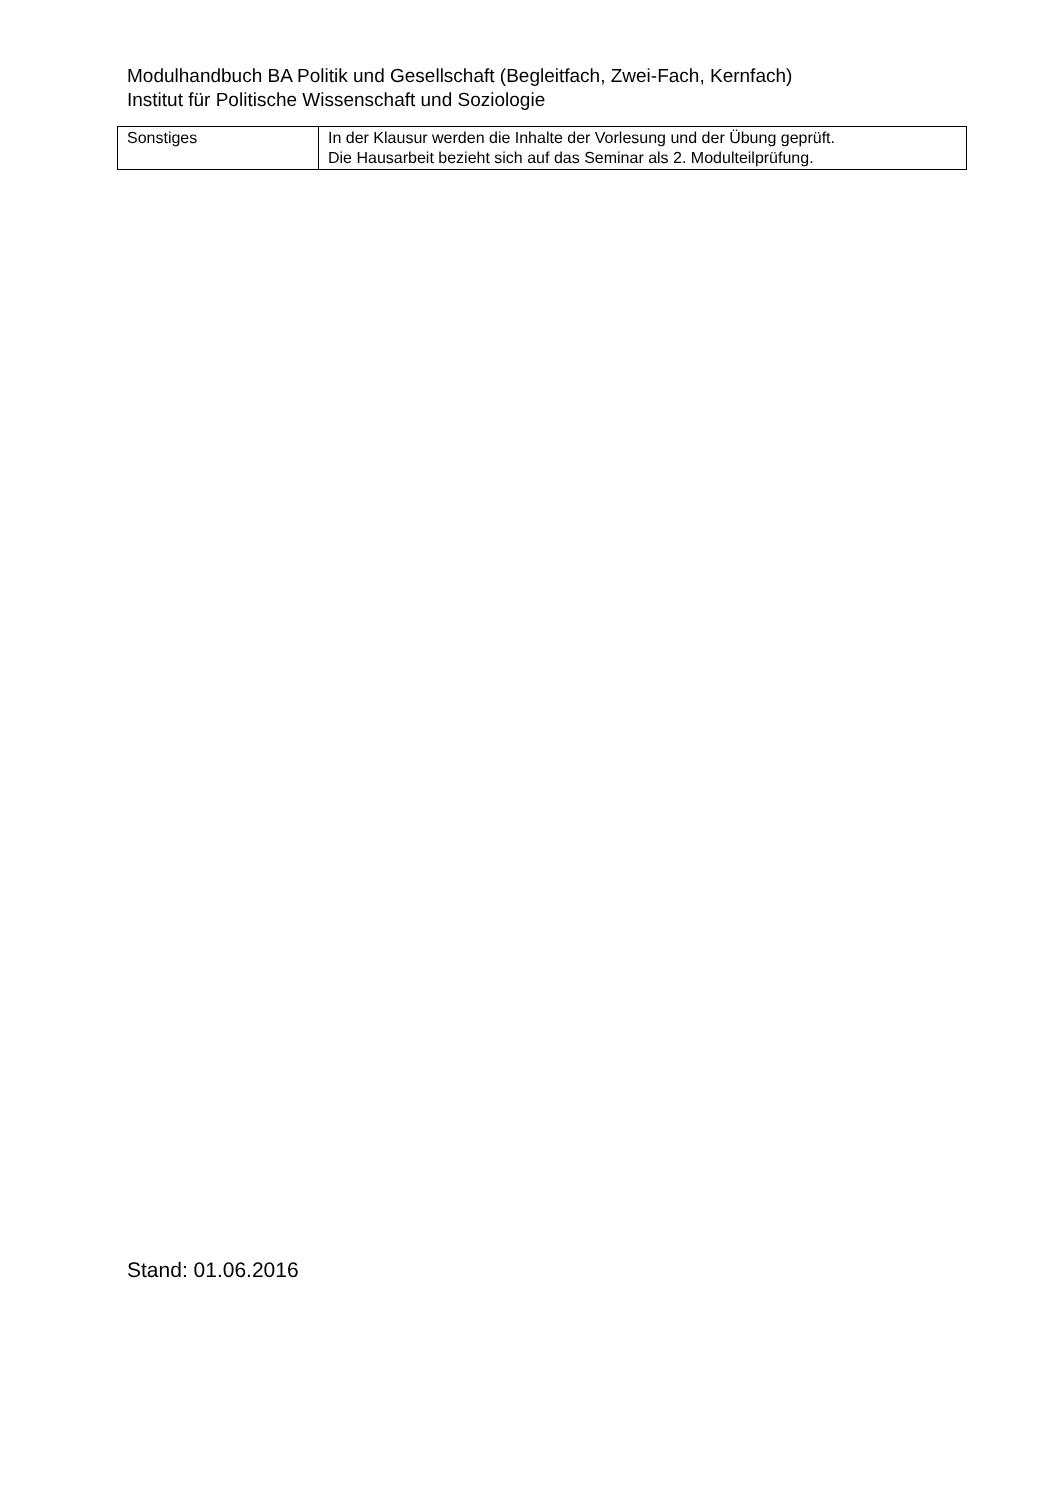Modulhandbuch BA Politik und Gesellschaft (Begleitfach, Zwei-Fach, Kernfach)
Institut für Politische Wissenschaft und Soziologie
| Sonstiges | In der Klausur werden die Inhalte der Vorlesung und der Übung geprüft. Die Hausarbeit bezieht sich auf das Seminar als 2. Modulteilprüfung. |
Stand: 01.06.2016